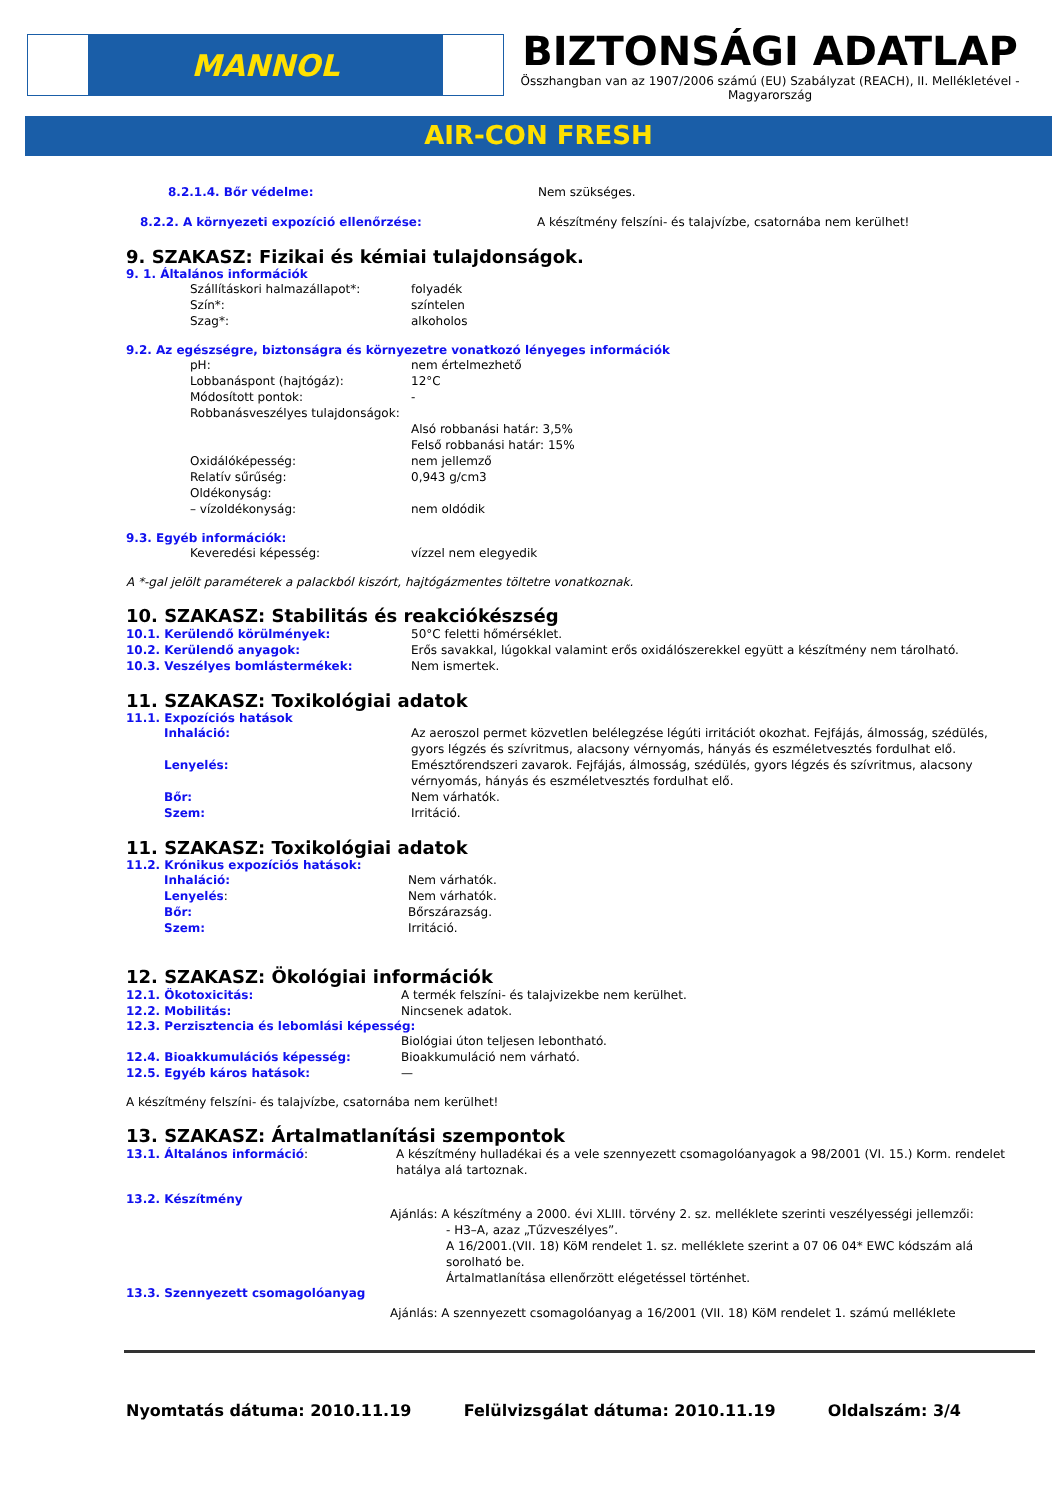MANNOL
BIZTONSÁGI ADATLAP
Összhangban van az 1907/2006 számú (EU) Szabályzat (REACH), II. Mellékletével - Magyarország
AIR-CON FRESH
8.2.1.4. Bőr védelme: Nem szükséges.
8.2.2. A környezeti expozíció ellenőrzése: A készítmény felszíni- és talajvízbe, csatornába nem kerülhet!
9. SZAKASZ: Fizikai és kémiai tulajdonságok.
9. 1. Általános információk
Szállításkori halmazállapot*: folyadék
Szín*: színtelen
Szag*: alkoholos
9.2. Az egészségre, biztonságra és környezetre vonatkozó lényeges információk
pH: nem értelmezhető
Lobbanáspont (hajtógáz): 12°C
Módosított pontok: -
Robbanásveszélyes tulajdonságok:
Alsó robbanási határ: 3,5%
Felső robbanási határ: 15%
Oxidálóképesség: nem jellemző
Relatív sűrűség: 0,943 g/cm3
Oldékonyság:
– vízoldékonyság: nem oldódik
9.3. Egyéb információk:
Keveredési képesség: vízzel nem elegyedik
A *-gal jelölt paraméterek a palackból kiszórt, hajtógázmentes töltetre vonatkoznak.
10. SZAKASZ: Stabilitás és reakciókészség
10.1. Kerülendő körülmények: 50°C feletti hőmérséklet.
10.2. Kerülendő anyagok: Erős savakkal, lúgokkal valamint erős oxidálószerekkel együtt a készítmény nem tárolható.
10.3. Veszélyes bomlástermékek: Nem ismertek.
11. SZAKASZ: Toxikológiai adatok
11.1. Expozíciós hatások
Inhaláció: Az aeroszol permet közvetlen belélegzése légúti irritációt okozhat. Fejfájás, álmosság, szédülés, gyors légzés és szívritmus, alacsony vérnyomás, hányás és eszméletvesztés fordulhat elő.
Lenyelés: Emésztőrendszeri zavarok. Fejfájás, álmosság, szédülés, gyors légzés és szívritmus, alacsony vérnyomás, hányás és eszméletvesztés fordulhat elő.
Bőr: Nem várhatók.
Szem: Irritáció.
11. SZAKASZ: Toxikológiai adatok
11.2. Krónikus expozíciós hatások:
Inhaláció: Nem várhatók.
Lenyelés: Nem várhatók.
Bőr: Bőrszárazság.
Szem: Irritáció.
12. SZAKASZ: Ökológiai információk
12.1. Ökotoxicitás: A termék felszíni- és talajvizekbe nem kerülhet.
12.2. Mobilitás: Nincsenek adatok.
12.3. Perzisztencia és lebomlási képesség:
Biológiai úton teljesen lebontható.
12.4. Bioakkumulációs képesség: Bioakkumuláció nem várható.
12.5. Egyéb káros hatások: —
A készítmény felszíni- és talajvízbe, csatornába nem kerülhet!
13. SZAKASZ: Ártalmatlanítási szempontok
13.1. Általános információ: A készítmény hulladékai és a vele szennyezett csomagolóanyagok a 98/2001 (VI. 15.) Korm. rendelet hatálya alá tartoznak.
13.2. Készítmény
Ajánlás: A készítmény a 2000. évi XLIII. törvény 2. sz. melléklete szerinti veszélyességi jellemzői:
- H3–A, azaz „Tűzveszélyes”.
A 16/2001.(VII. 18) KöM rendelet 1. sz. melléklete szerint a 07 06 04* EWC kódszám alá sorolható be.
Ártalmatlanítása ellenőrzött elégetéssel történhet.
13.3. Szennyezett csomagolóanyag
Ajánlás: A szennyezett csomagolóanyag a 16/2001 (VII. 18) KöM rendelet 1. számú melléklete
Nyomtatás dátuma: 2010.11.19 Felülvizsgálat dátuma: 2010.11.19 Oldalszám: 3/4